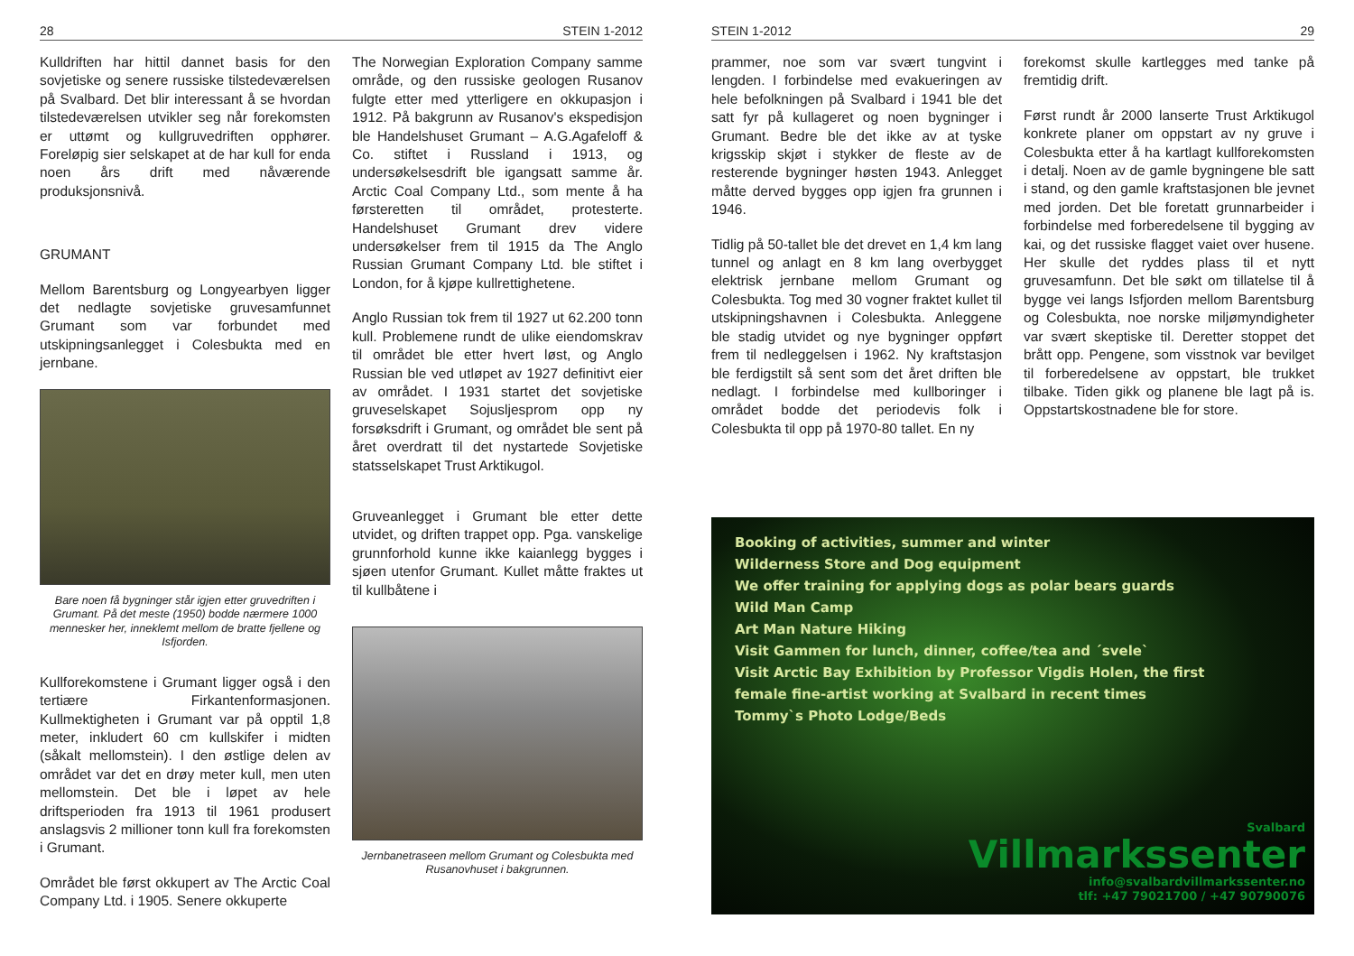28 STEIN 1-2012
Kulldriften har hittil dannet basis for den sovjetiske og senere russiske tilstedeværelsen på Svalbard. Det blir interessant å se hvordan tilstedeværelsen utvikler seg når forekomsten er uttømt og kullgruvedriften opphører. Foreløpig sier selskapet at de har kull for enda noen års drift med nåværende produksjonsnivå.
GRUMANT
Mellom Barentsburg og Longyearbyen ligger det nedlagte sovjetiske gruvesamfunnet Grumant som var forbundet med utskipningsanlegget i Colesbukta med en jernbane.
Bare noen få bygninger står igjen etter gruvedriften i Grumant. På det meste (1950) bodde nærmere 1000 mennesker her, inneklemt mellom de bratte fjellene og Isfjorden.
Kullforekomstene i Grumant ligger også i den tertiære Firkantenformasjonen. Kullmektigheten i Grumant var på opptil 1,8 meter, inkludert 60 cm kullskifer i midten (såkalt mellomstein). I den østlige delen av området var det en drøy meter kull, men uten mellomstein. Det ble i løpet av hele driftsperioden fra 1913 til 1961 produsert anslagsvis 2 millioner tonn kull fra forekomsten i Grumant.
Området ble først okkupert av The Arctic Coal Company Ltd. i 1905. Senere okkuperte
The Norwegian Exploration Company samme område, og den russiske geologen Rusanov fulgte etter med ytterligere en okkupasjon i 1912. På bakgrunn av Rusanov's ekspedisjon ble Handelshuset Grumant – A.G.Agafeloff & Co. stiftet i Russland i 1913, og undersøkelsesdrift ble igangsatt samme år. Arctic Coal Company Ltd., som mente å ha førsteretten til området, protesterte. Handelshuset Grumant drev videre undersøkelser frem til 1915 da The Anglo Russian Grumant Company Ltd. ble stiftet i London, for å kjøpe kullrettighetene.
Anglo Russian tok frem til 1927 ut 62.200 tonn kull. Problemene rundt de ulike eiendomskrav til området ble etter hvert løst, og Anglo Russian ble ved utløpet av 1927 definitivt eier av området. I 1931 startet det sovjetiske gruveselskapet Sojusljesprom opp ny forsøksdrift i Grumant, og området ble sent på året overdratt til det nystartede Sovjetiske statsselskapet Trust Arktikugol.
Gruveanlegget i Grumant ble etter dette utvidet, og driften trappet opp. Pga. vanskelige grunnforhold kunne ikke kaianlegg bygges i sjøen utenfor Grumant. Kullet måtte fraktes ut til kullbåtene i
Jernbanetraseen mellom Grumant og Colesbukta med Rusanovhuset i bakgrunnen.
STEIN 1-2012 29
prammer, noe som var svært tungvint i lengden. I forbindelse med evakueringen av hele befolkningen på Svalbard i 1941 ble det satt fyr på kullageret og noen bygninger i Grumant. Bedre ble det ikke av at tyske krigsskip skjøt i stykker de fleste av de resterende bygninger høsten 1943. Anlegget måtte derved bygges opp igjen fra grunnen i 1946.
Tidlig på 50-tallet ble det drevet en 1,4 km lang tunnel og anlagt en 8 km lang overbygget elektrisk jernbane mellom Grumant og Colesbukta. Tog med 30 vogner fraktet kullet til utskipningshavnen i Colesbukta. Anleggene ble stadig utvidet og nye bygninger oppført frem til nedleggelsen i 1962. Ny kraftstasjon ble ferdigstilt så sent som det året driften ble nedlagt. I forbindelse med kullboringer i området bodde det periodevis folk i Colesbukta til opp på 1970-80 tallet. En ny
forekomst skulle kartlegges med tanke på fremtidig drift.
Først rundt år 2000 lanserte Trust Arktikugol konkrete planer om oppstart av ny gruve i Colesbukta etter å ha kartlagt kullforekomsten i detalj. Noen av de gamle bygningene ble satt i stand, og den gamle kraftstasjonen ble jevnet med jorden. Det ble foretatt grunnarbeider i forbindelse med forberedelsene til bygging av kai, og det russiske flagget vaiet over husene. Her skulle det ryddes plass til et nytt gruvesamfunn. Det ble søkt om tillatelse til å bygge vei langs Isfjorden mellom Barentsburg og Colesbukta, noe norske miljømyndigheter var svært skeptiske til. Deretter stoppet det brått opp. Pengene, som visstnok var bevilget til forberedelsene av oppstart, ble trukket tilbake. Tiden gikk og planene ble lagt på is. Oppstartskostnadene ble for store.
Booking of activities, summer and winter
Wilderness Store and Dog equipment
We offer training for applying dogs as polar bears guards
Wild Man Camp
Art Man Nature Hiking
Visit Gammen for lunch, dinner, coffee/tea and ´svele`
Visit Arctic Bay Exhibition by Professor Vigdis Holen, the first
female fine-artist working at Svalbard in recent times
Tommy`s Photo Lodge/Beds
Svalbard
Villmarkssenter
info@svalbardvillmarkssenter.no
tlf: +47 79021700 / +47 90790076